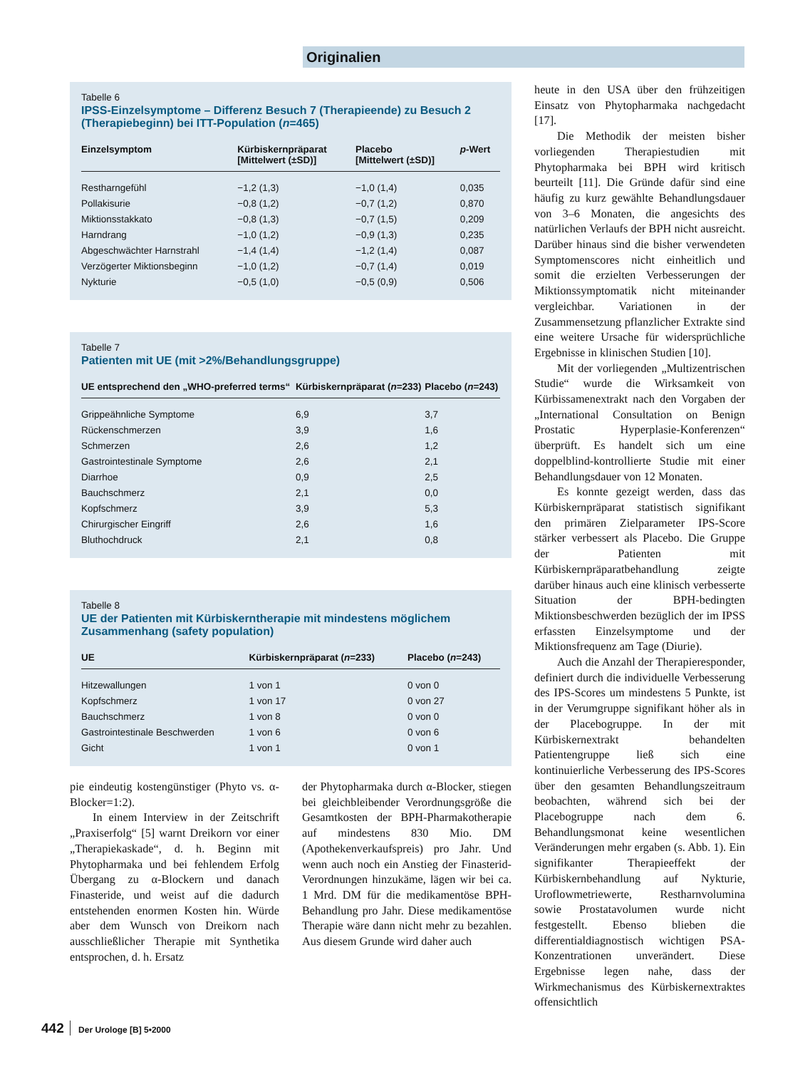Originalien
Tabelle 6
IPSS-Einzelsymptome – Differenz Besuch 7 (Therapieende) zu Besuch 2 (Therapiebeginn) bei ITT-Population (n=465)
| Einzelsymptom | Kürbiskernpräparat [Mittelwert (±SD)] | Placebo [Mittelwert (±SD)] | p -Wert |
| --- | --- | --- | --- |
| Restharngefühl | −1,2 (1,3) | −1,0 (1,4) | 0,035 |
| Pollakisurie | −0,8 (1,2) | −0,7 (1,2) | 0,870 |
| Miktionsstakkato | −0,8 (1,3) | −0,7 (1,5) | 0,209 |
| Harndrang | −1,0 (1,2) | −0,9 (1,3) | 0,235 |
| Abgeschwächter Harnstrahl | −1,4 (1,4) | −1,2 (1,4) | 0,087 |
| Verzögerter Miktionsbeginn | −1,0 (1,2) | −0,7 (1,4) | 0,019 |
| Nykturie | −0,5 (1,0) | −0,5 (0,9) | 0,506 |
Tabelle 7
Patienten mit UE (mit >2%/Behandlungsgruppe)
| UE entsprechend den „WHO-preferred terms“ | Kürbiskernpräparat ( n =233) | Placebo ( n =243) |
| --- | --- | --- |
| Grippeähnliche Symptome | 6,9 | 3,7 |
| Rückenschmerzen | 3,9 | 1,6 |
| Schmerzen | 2,6 | 1,2 |
| Gastrointestinale Symptome | 2,6 | 2,1 |
| Diarrhoe | 0,9 | 2,5 |
| Bauchschmerz | 2,1 | 0,0 |
| Kopfschmerz | 3,9 | 5,3 |
| Chirurgischer Eingriff | 2,6 | 1,6 |
| Bluthochdruck | 2,1 | 0,8 |
Tabelle 8
UE der Patienten mit Kürbiskerntherapie mit mindestens möglichem Zusammenhang (safety population)
| UE | Kürbiskernpräparat ( n =233) | Placebo ( n =243) |
| --- | --- | --- |
| Hitzewallungen | 1 von 1 | 0 von 0 |
| Kopfschmerz | 1 von 17 | 0 von 27 |
| Bauchschmerz | 1 von 8 | 0 von 0 |
| Gastrointestinale Beschwerden | 1 von 6 | 0 von 6 |
| Gicht | 1 von 1 | 0 von 1 |
pie eindeutig kostengünstiger (Phyto vs. α-Blocker=1:2).
In einem Interview in der Zeitschrift „Praxiserfolg“ [5] warnt Dreikorn vor einer „Therapiekaskade“, d. h. Beginn mit Phytopharmaka und bei fehlendem Erfolg Übergang zu α-Blockern und danach Finasteride, und weist auf die dadurch entstehenden enormen Kosten hin. Würde aber dem Wunsch von Dreikorn nach ausschließlicher Therapie mit Synthetika entsprochen, d. h. Ersatz
der Phytopharmaka durch α-Blocker, stiegen bei gleichbleibender Verordnungsgröße die Gesamtkosten der BPH-Pharmakotherapie auf mindestens 830 Mio. DM (Apothekenverkaufspreis) pro Jahr. Und wenn auch noch ein Anstieg der Finasterid-Verordnungen hinzukäme, lägen wir bei ca. 1 Mrd. DM für die medikamentöse BPH-Behandlung pro Jahr. Diese medikamentöse Therapie wäre dann nicht mehr zu bezahlen. Aus diesem Grunde wird daher auch
heute in den USA über den frühzeitigen Einsatz von Phytopharmaka nachgedacht [17].
Die Methodik der meisten bisher vorliegenden Therapiestudien mit Phytopharmaka bei BPH wird kritisch beurteilt [11]. Die Gründe dafür sind eine häufig zu kurz gewählte Behandlungsdauer von 3–6 Monaten, die angesichts des natürlichen Verlaufs der BPH nicht ausreicht. Darüber hinaus sind die bisher verwendeten Symptomenscores nicht einheitlich und somit die erzielten Verbesserungen der Miktionssymptomatik nicht miteinander vergleichbar. Variationen in der Zusammensetzung pflanzlicher Extrakte sind eine weitere Ursache für widersprüchliche Ergebnisse in klinischen Studien [10].
Mit der vorliegenden „Multizentrischen Studie“ wurde die Wirksamkeit von Kürbissamenextrakt nach den Vorgaben der „International Consultation on Benign Prostatic Hyperplasie-Konferenzen“ überprüft. Es handelt sich um eine doppelblind-kontrollierte Studie mit einer Behandlungsdauer von 12 Monaten.
Es konnte gezeigt werden, dass das Kürbiskernpräparat statistisch signifikant den primären Zielparameter IPS-Score stärker verbessert als Placebo. Die Gruppe der Patienten mit Kürbiskernpräparatbehandlung zeigte darüber hinaus auch eine klinisch verbesserte Situation der BPH-bedingten Miktionsbeschwerden bezüglich der im IPSS erfassten Einzelsymptome und der Miktionsfrequenz am Tage (Diurie).
Auch die Anzahl der Therapieresponder, definiert durch die individuelle Verbesserung des IPS-Scores um mindestens 5 Punkte, ist in der Verumgruppe signifikant höher als in der Placebogruppe. In der mit Kürbiskernextrakt behandelten Patientengruppe ließ sich eine kontinuierliche Verbesserung des IPS-Scores über den gesamten Behandlungszeitraum beobachten, während sich bei der Placebogruppe nach dem 6. Behandlungsmonat keine wesentlichen Veränderungen mehr ergaben (s. Abb. 1). Ein signifikanter Therapieeffekt der Kürbiskernbehandlung auf Nykturie, Uroflowmetriewerte, Restharnvolumina sowie Prostatavolumen wurde nicht festgestellt. Ebenso blieben die differentialdiagnostisch wichtigen PSA-Konzentrationen unverändert. Diese Ergebnisse legen nahe, dass der Wirkmechanismus des Kürbiskernextraktes offensichtlich
442 Der Urologe [B] 5•2000